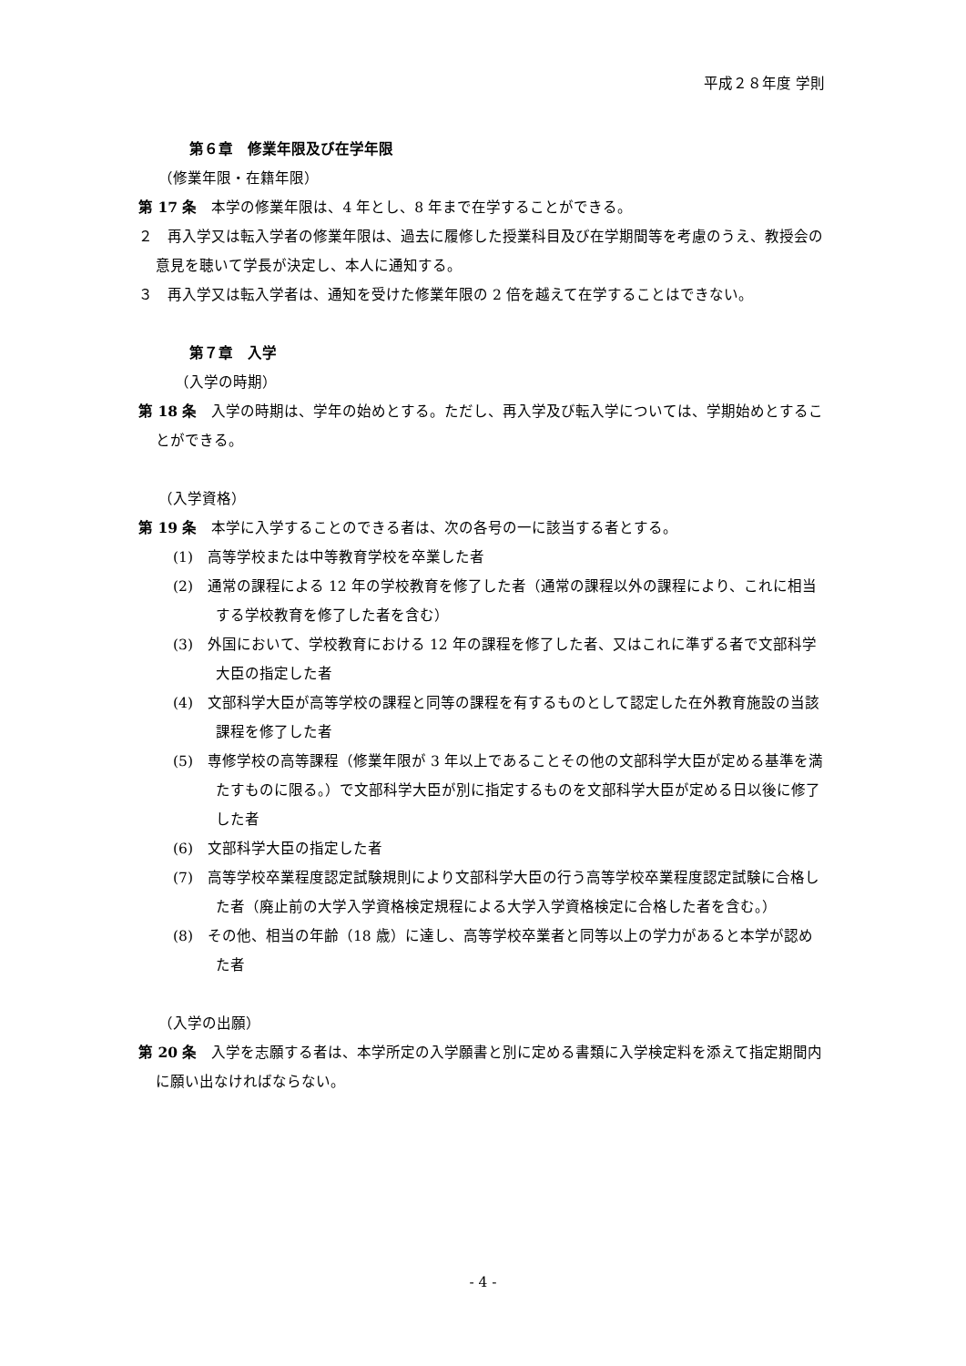平成２８年度 学則
第６章　修業年限及び在学年限
（修業年限・在籍年限）
第 17 条　本学の修業年限は、4 年とし、8 年まで在学することができる。
２　再入学又は転入学者の修業年限は、過去に履修した授業科目及び在学期間等を考慮のうえ、教授会の意見を聴いて学長が決定し、本人に通知する。
３　再入学又は転入学者は、通知を受けた修業年限の 2 倍を越えて在学することはできない。
第７章　入学
（入学の時期）
第 18 条　入学の時期は、学年の始めとする。ただし、再入学及び転入学については、学期始めとすることができる。
（入学資格）
第 19 条　本学に入学することのできる者は、次の各号の一に該当する者とする。
(1)　高等学校または中等教育学校を卒業した者
(2)　通常の課程による 12 年の学校教育を修了した者（通常の課程以外の課程により、これに相当する学校教育を修了した者を含む）
(3)　外国において、学校教育における 12 年の課程を修了した者、又はこれに準ずる者で文部科学大臣の指定した者
(4)　文部科学大臣が高等学校の課程と同等の課程を有するものとして認定した在外教育施設の当該課程を修了した者
(5)　専修学校の高等課程（修業年限が 3 年以上であることその他の文部科学大臣が定める基準を満たすものに限る。）で文部科学大臣が別に指定するものを文部科学大臣が定める日以後に修了した者
(6)　文部科学大臣の指定した者
(7)　高等学校卒業程度認定試験規則により文部科学大臣の行う高等学校卒業程度認定試験に合格した者（廃止前の大学入学資格検定規程による大学入学資格検定に合格した者を含む。）
(8)　その他、相当の年齢（18 歳）に達し、高等学校卒業者と同等以上の学力があると本学が認めた者
（入学の出願）
第 20 条　入学を志願する者は、本学所定の入学願書と別に定める書類に入学検定料を添えて指定期間内に願い出なければならない。
- 4 -